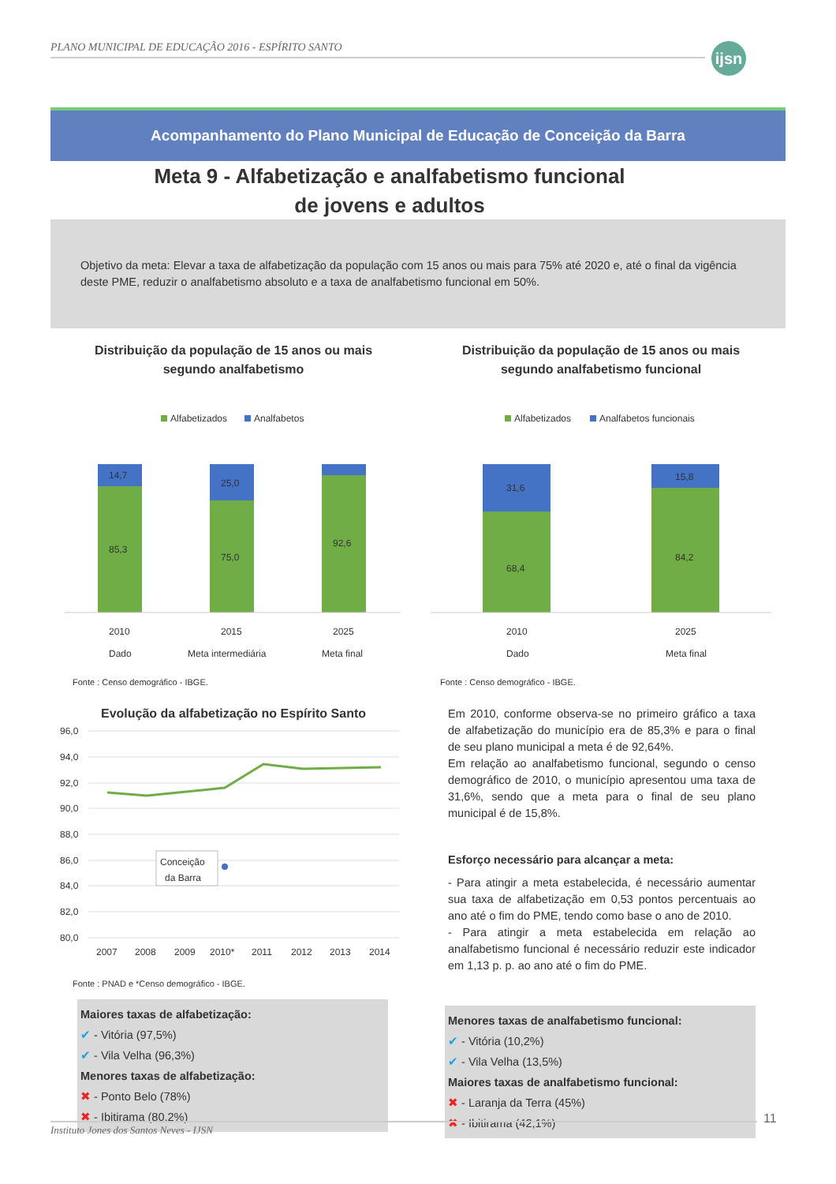PLANO MUNICIPAL DE EDUCAÇÃO 2016 - ESPÍRITO SANTO
ijsn
Acompanhamento do Plano Municipal de Educação de Conceição da Barra
Meta 9 - Alfabetização e analfabetismo funcional
de jovens e adultos
Objetivo da meta: Elevar a taxa de alfabetização da população com 15 anos ou mais para 75% até 2020 e, até o final da vigência deste PME, reduzir o analfabetismo absoluto e a taxa de analfabetismo funcional em 50%.
Distribuição da população de 15 anos ou mais
segundo analfabetismo
Alfabetizados
Analfabetos
14,7
85,3
25,0
75,0
92,6
2010
2015
2025
Dado
Meta intermediária
Meta final
Fonte : Censo demográfico - IBGE.
Evolução da alfabetização no Espírito Santo
96,0
94,0
92,0
90,0
88,0
86,0
84,0
82,0
80,0
Conceição
da Barra
2007
2008
2009
2010*
2011
2012
2013
2014
Fonte : PNAD e *Censo demográfico - IBGE.
Maiores taxas de alfabetização:
✔ - Vitória (97,5%)
✔ - Vila Velha (96,3%)
Menores taxas de alfabetização:
✖ - Ponto Belo (78%)
✖ - Ibitirama (80,2%)
Distribuição da população de 15 anos ou mais
segundo analfabetismo funcional
Alfabetizados
Analfabetos funcionais
31,6
68,4
15,8
84,2
2010
2025
Dado
Meta final
Fonte : Censo demográfico - IBGE.
Em 2010, conforme observa-se no primeiro gráfico a taxa de alfabetização do município era de 85,3% e para o final de seu plano municipal a meta é de 92,64%.
Em relação ao analfabetismo funcional, segundo o censo demográfico de 2010, o município apresentou uma taxa de 31,6%, sendo que a meta para o final de seu plano municipal é de 15,8%.
Esforço necessário para alcançar a meta:
- Para atingir a meta estabelecida, é necessário aumentar sua taxa de alfabetização em 0,53 pontos percentuais ao ano até o fim do PME, tendo como base o ano de 2010.
- Para atingir a meta estabelecida em relação ao analfabetismo funcional é necessário reduzir este indicador em 1,13 p. p. ao ano até o fim do PME.
Menores taxas de analfabetismo funcional:
✔ - Vitória (10,2%)
✔ - Vila Velha (13,5%)
Maiores taxas de analfabetismo funcional:
✖ - Laranja da Terra (45%)
✖ - Ibitirama (42,1%)
Instituto Jones dos Santos Neves - IJSN
11